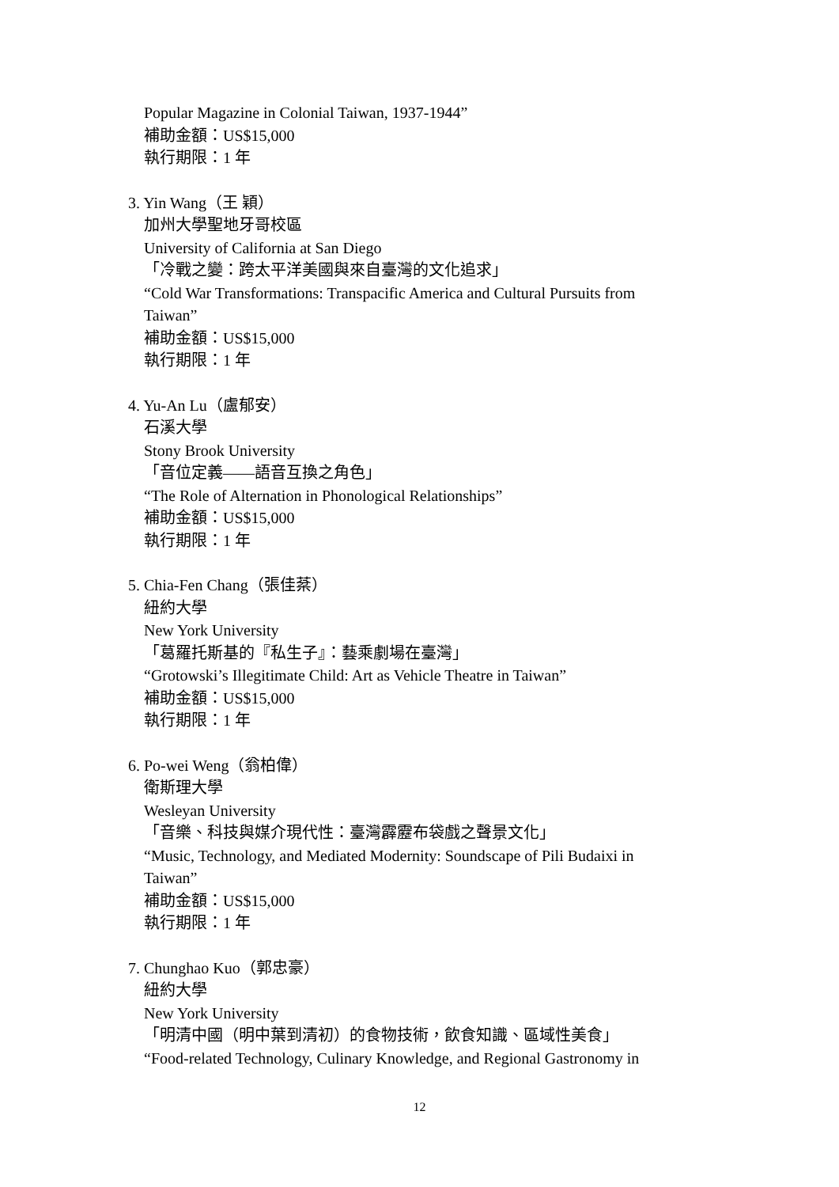Popular Magazine in Colonial Taiwan, 1937-1944”
補助金額：US$15,000
執行期限：1 年
3. Yin Wang（王 穎）
加州大學聖地牙哥校區
University of California at San Diego
「冷戰之變：跨太平洋美國與來自臺灣的文化追求」
“Cold War Transformations: Transpacific America and Cultural Pursuits from Taiwan”
補助金額：US$15,000
執行期限：1 年
4. Yu-An Lu（盧郁安）
石溪大學
Stony Brook University
「音位定義——語音互換之角色」
“The Role of Alternation in Phonological Relationships”
補助金額：US$15,000
執行期限：1 年
5. Chia-Fen Chang（張佳棻）
紐約大學
New York University
「葛羅托斯基的『私生子』：藝乘劇場在臺灣」
“Grotowski’s Illegitimate Child: Art as Vehicle Theatre in Taiwan”
補助金額：US$15,000
執行期限：1 年
6. Po-wei Weng（翁柏偉）
衛斯理大學
Wesleyan University
「音樂、科技與媒介現代性：臺灣霹靂布袋戲之聲景文化」
“Music, Technology, and Mediated Modernity: Soundscape of Pili Budaixi in Taiwan”
補助金額：US$15,000
執行期限：1 年
7. Chunghao Kuo（郭忠豪）
紐約大學
New York University
「明清中國（明中葉到清初）的食物技術，飲食知識、區域性美食」
“Food-related Technology, Culinary Knowledge, and Regional Gastronomy in
12